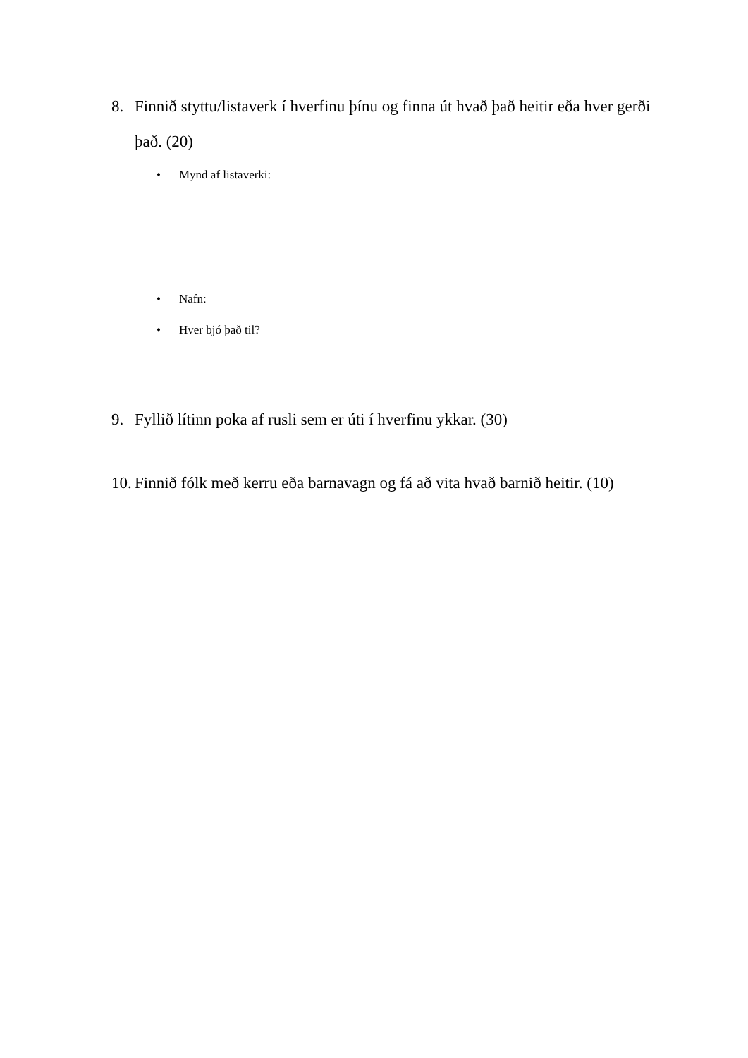8. Finnið styttu/listaverk í hverfinu þínu og finna út hvað það heitir eða hver gerði það. (20)
• Mynd af listaverki:
• Nafn:
• Hver bjó það til?
9. Fyllið lítinn poka af rusli sem er úti í hverfinu ykkar. (30)
10. Finnið fólk með kerru eða barnavagn og fá að vita hvað barnið heitir. (10)